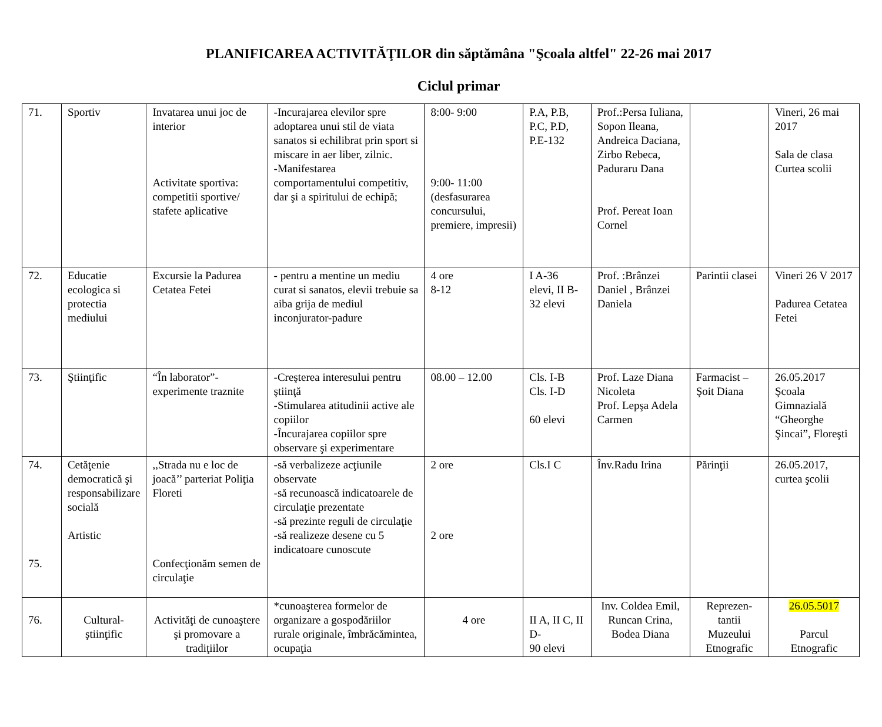PLANIFICAREA ACTIVITĂŢILOR din săptămâna "Şcoala altfel" 22-26 mai 2017
Ciclul primar
| 71. | Sportiv | Invatarea unui joc de interior Activitate sportiva: competitii sportive/ stafete aplicative | -Incurajarea elevilor spre adoptarea unui stil de viata sanatos si echilibrat prin sport si miscare in aer liber, zilnic. -Manifestarea comportamentului competitiv, dar şi a spiritului de echipă; | 8:00- 9:00 9:00- 11:00 (desfasurarea concursului, premiere, impresii) | P.A, P.B, P.C, P.D, P.E-132 | Prof.:Persa Iuliana, Sopon Ileana, Andreica Daciana, Zirbo Rebeca, Paduraru Dana Prof. Pereat Ioan Cornel | | Vineri, 26 mai 2017 Sala de clasa Curtea scolii |
| 72. | Educatie ecologica si protectia mediului | Excursie la Padurea Cetatea Fetei | - pentru a mentine un mediu curat si sanatos, elevii trebuie sa aiba grija de mediul inconjurator-padure | 4 ore 8-12 | I A-36 elevi, II B-32 elevi | Prof. :Brânzei Daniel , Brânzei Daniela | Parintii clasei | Vineri 26 V 2017 Padurea Cetatea Fetei |
| 73. | Ştiinţific | “În laborator”- experimente traznite | -Creşterea interesului pentru ştiinţă -Stimularea atitudinii active ale copiilor -Încurajarea copiilor spre observare şi experimentare | 08.00 – 12.00 | Cls. I-B Cls. I-D 60 elevi | Prof. Laze Diana Nicoleta Prof. Lepşa Adela Carmen | Farmacist – Şoit Diana | 26.05.2017 Şcoala Gimnazială “Gheorghe Şincai”, Floreşti |
| 74. 75. | Cetăţenie democratică şi responsabilizare socială Artistic | ,,Strada nu e loc de joacă’’ parteriat Poliţia Floreti Confecţionăm semen de circulaţie | -să verbalizeze acţiunile observate -să recunoască indicatoarele de circulaţie prezentate -să prezinte reguli de circulaţie -să realizeze desene cu 5 indicatoare cunoscute | 2 ore 2 ore | Cls.I C | Înv.Radu Irina | Părinţii | 26.05.2017, curtea şcolii |
| 76. | Cultural-ştiinţific | Activităţi de cunoaştere şi promovare a tradiţiilor | *cunoaşterea formelor de organizare a gospodăriilor rurale originale, îmbrăcămintea, ocupaţia | 4 ore | II A, II C, II D- 90 elevi | Inv. Coldea Emil, Runcan Crina, Bodea Diana | Reprezen-tantii Muzeului Etnografic | 26.05.5017 Parcul Etnografic |